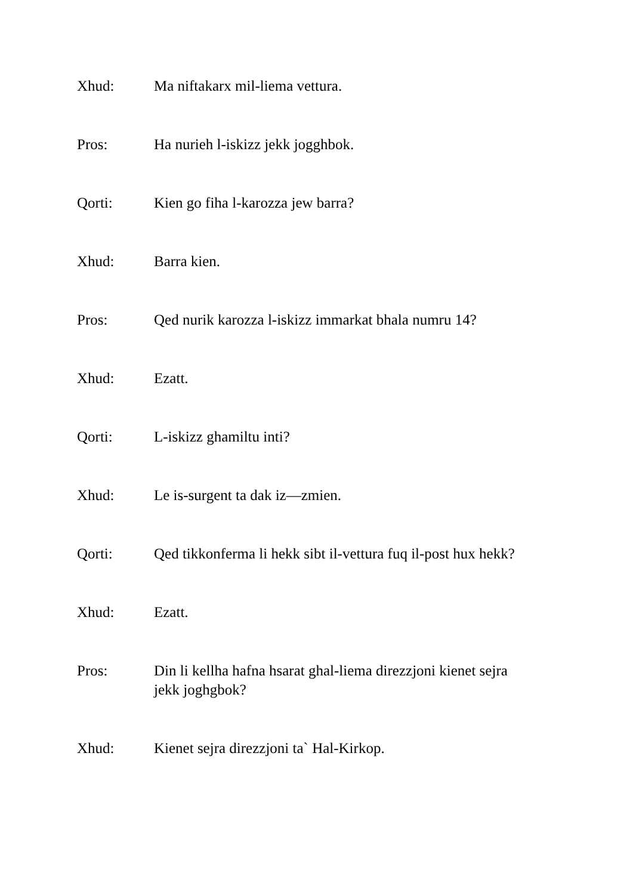Xhud: Ma niftakarx mil-liema vettura.
Pros: Ha nurieh l-iskizz jekk jogghbok.
Qorti: Kien go fiha l-karozza jew barra?
Xhud: Barra kien.
Pros: Qed nurik karozza l-iskizz immarkat bhala numru 14?
Xhud: Ezatt.
Qorti: L-iskizz ghamiltu inti?
Xhud: Le is-surgent ta dak iz—zmien.
Qorti: Qed tikkonferma li hekk sibt il-vettura fuq il-post hux hekk?
Xhud: Ezatt.
Pros: Din li kellha hafna hsarat ghal-liema direzzjoni kienet sejra jekk joghgbok?
Xhud: Kienet sejra direzzjoni ta` Hal-Kirkop.